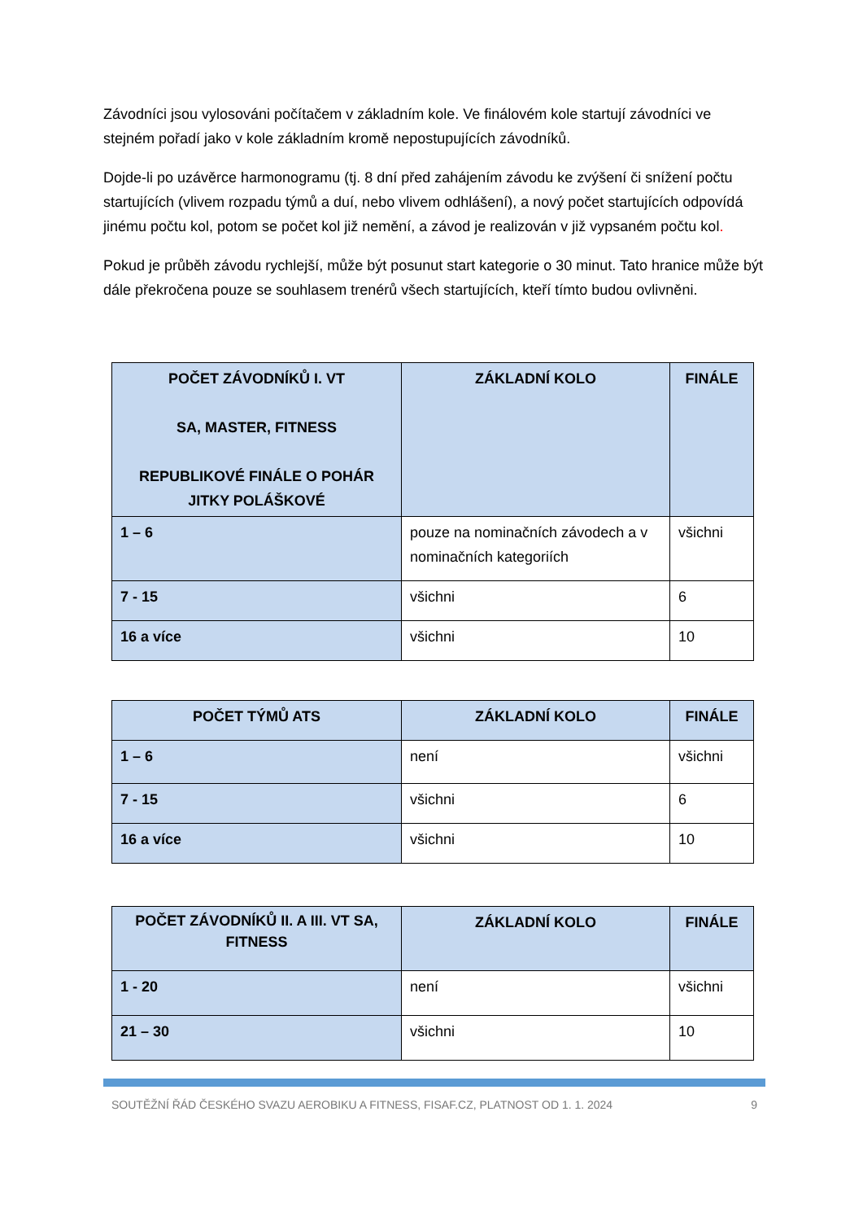Závodníci jsou vylosováni počítačem v základním kole. Ve finálovém kole startují závodníci ve stejném pořadí jako v kole základním kromě nepostupujících závodníků.
Dojde-li po uzávěrce harmonogramu (tj. 8 dní před zahájením závodu ke zvýšení či snížení počtu startujících (vlivem rozpadu týmů a duí, nebo vlivem odhlášení), a nový počet startujících odpovídá jinému počtu kol, potom se počet kol již nemění, a závod je realizován v již vypsaném počtu kol.
Pokud je průběh závodu rychlejší, může být posunut start kategorie o 30 minut. Tato hranice může být dále překročena pouze se souhlasem trenérů všech startujících, kteří tímto budou ovlivněni.
| POČET ZÁVODNÍKŮ I. VT SA, MASTER, FITNESS REPUBLIKOVÉ FINÁLE O POHÁR JITKY POLÁŠKOVÉ | ZÁKLADNÍ KOLO | FINÁLE |
| --- | --- | --- |
| 1 – 6 | pouze na nominačních závodech a v nominačních kategoriích | všichni |
| 7 - 15 | všichni | 6 |
| 16 a více | všichni | 10 |
| POČET TÝMŮ ATS | ZÁKLADNÍ KOLO | FINÁLE |
| --- | --- | --- |
| 1 – 6 | není | všichni |
| 7 - 15 | všichni | 6 |
| 16 a více | všichni | 10 |
| POČET ZÁVODNÍKŮ II. A III. VT SA, FITNESS | ZÁKLADNÍ KOLO | FINÁLE |
| --- | --- | --- |
| 1 - 20 | není | všichni |
| 21 – 30 | všichni | 10 |
SOUTĚŽNÍ ŘÁD ČESKÉHO SVAZU AEROBIKU A FITNESS, FISAF.CZ, PLATNOST OD 1. 1. 2024 9